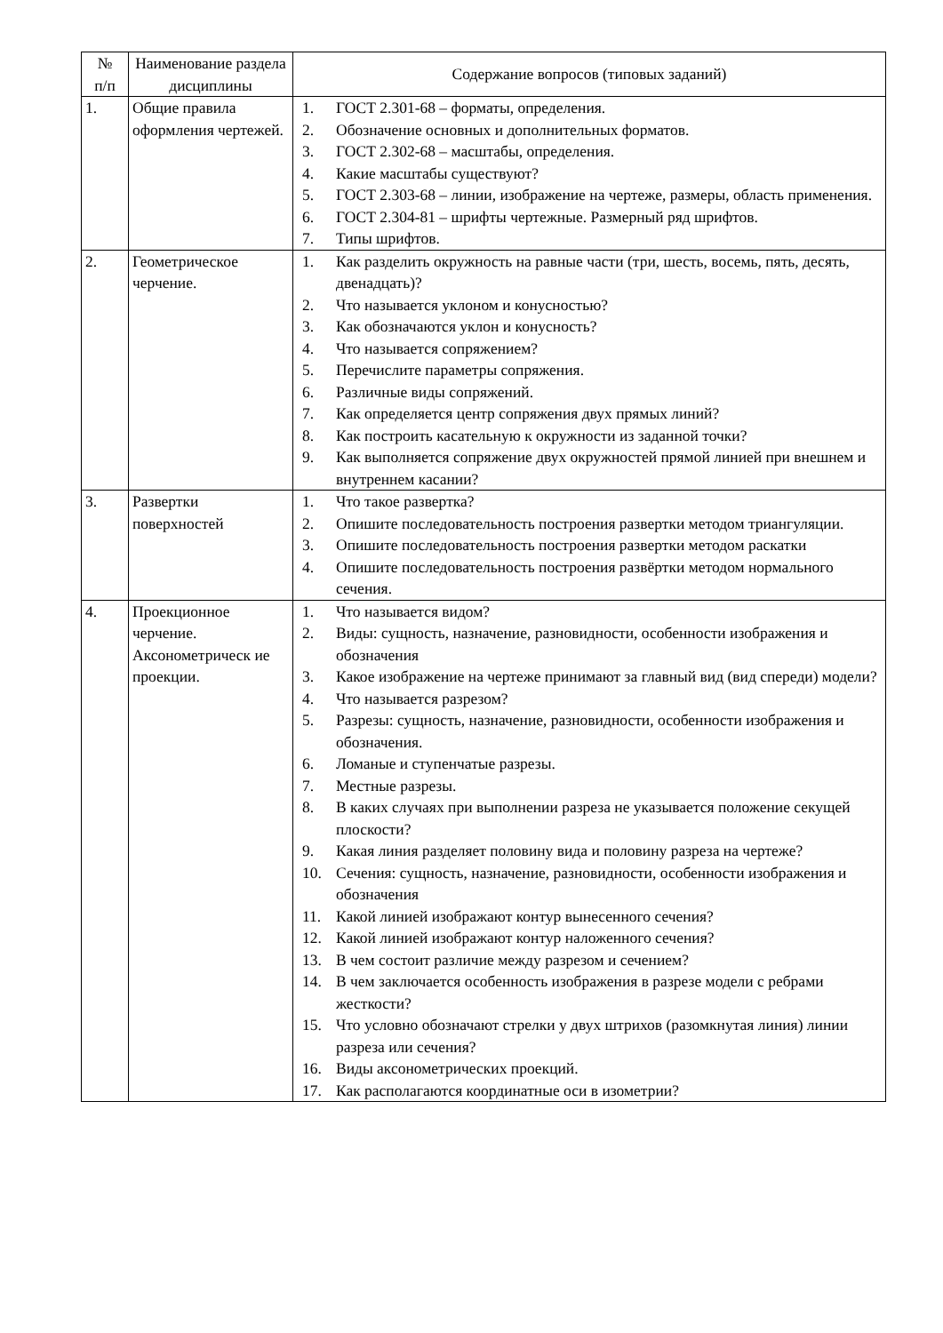| № п/п | Наименование раздела дисциплины | Содержание вопросов (типовых заданий) |
| --- | --- | --- |
| 1. | Общие правила оформления чертежей. | 1. ГОСТ 2.301-68 – форматы, определения. 2. Обозначение основных и дополнительных форматов. 3. ГОСТ 2.302-68 – масштабы, определения. 4. Какие масштабы существуют? 5. ГОСТ 2.303-68 – линии, изображение на чертеже, размеры, область применения. 6. ГОСТ 2.304-81 – шрифты чертежные. Размерный ряд шрифтов. 7. Типы шрифтов. |
| 2. | Геометрическое черчение. | 1. Как разделить окружность на равные части (три, шесть, восемь, пять, десять, двенадцать)? 2. Что называется уклоном и конусностью? 3. Как обозначаются уклон и конусность? 4. Что называется сопряжением? 5. Перечислите параметры сопряжения. 6. Различные виды сопряжений. 7. Как определяется центр сопряжения двух прямых линий? 8. Как построить касательную к окружности из заданной точки? 9. Как выполняется сопряжение двух окружностей прямой линией при внешнем и внутреннем касании? |
| 3. | Развертки поверхностей | 1. Что такое развертка? 2. Опишите последовательность построения развертки методом триангуляции. 3. Опишите последовательность построения развертки методом раскатки 4. Опишите последовательность построения развёртки методом нормального сечения. |
| 4. | Проекционное черчение. Аксонометрическ ие проекции. | 1. Что называется видом? 2. Виды: сущность, назначение, разновидности, особенности изображения и обозначения 3. Какое изображение на чертеже принимают за главный вид (вид спереди) модели? 4. Что называется разрезом? 5. Разрезы: сущность, назначение, разновидности, особенности изображения и обозначения. 6. Ломаные и ступенчатые разрезы. 7. Местные разрезы. 8. В каких случаях при выполнении разреза не указывается положение секущей плоскости? 9. Какая линия разделяет половину вида и половину разреза на чертеже? 10. Сечения: сущность, назначение, разновидности, особенности изображения и обозначения 11. Какой линией изображают контур вынесенного сечения? 12. Какой линией изображают контур наложенного сечения? 13. В чем состоит различие между разрезом и сечением? 14. В чем заключается особенность изображения в разрезе модели с ребрами жесткости? 15. Что условно обозначают стрелки у двух штрихов (разомкнутая линия) линии разреза или сечения? 16. Виды аксонометрических проекций. 17. Как располагаются координатные оси в изометрии? |